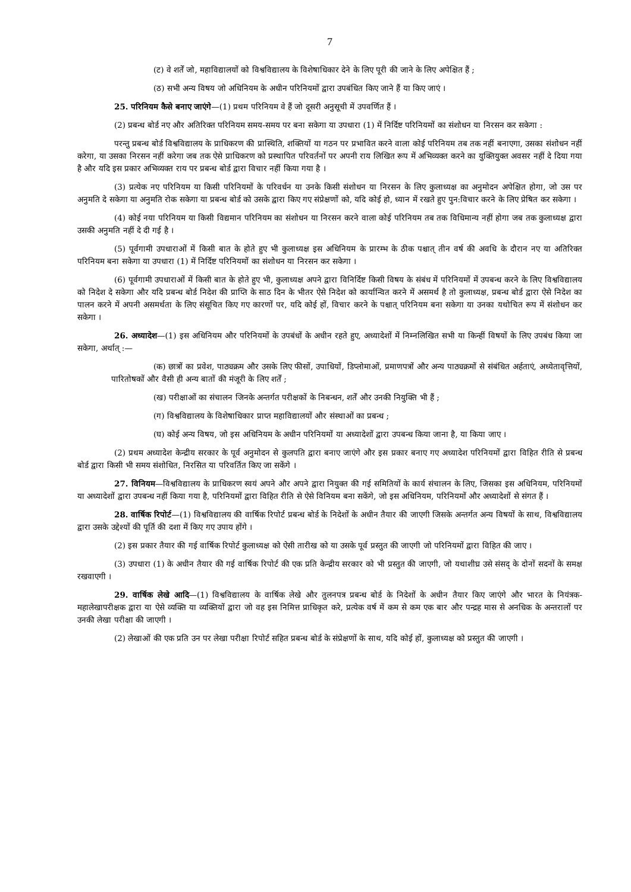7
(ट) वे शर्तें जो, महाविद्यालयों को विश्वविद्यालय के विशेषाधिकार देने के लिए पूरी की जाने के लिए अपेक्षित हैं ;
(ठ) सभी अन्य विषय जो अधिनियम के अधीन परिनियमों द्वारा उपबंधित किए जाने हैं या किए जाएं ।
25. परिनियम कैसे बनाए जाएंगे—(1) प्रथम परिनियम वे हैं जो दूसरी अनुसूची में उपवर्णित हैं ।
(2) प्रबन्ध बोर्ड नए और अतिरिक्त परिनियम समय-समय पर बना सकेगा या उपधारा (1) में निर्दिष्ट परिनियमों का संशोधन या निरसन कर सकेगा :
परन्तु प्रबन्ध बोर्ड विश्वविद्यालय के प्राधिकरण की प्रास्थिति, शक्तियों या गठन पर प्रभावित करने वाला कोई परिनियम तब तक नहीं बनाएगा, उसका संशोधन नहीं करेगा, या उसका निरसन नहीं करेगा जब तक ऐसे प्राधिकरण को प्रस्थापित परिवर्तनों पर अपनी राय लिखित रूप में अभिव्यक्त करने का युक्तियुक्त अवसर नहीं दे दिया गया है और यदि इस प्रकार अभिव्यक्त राय पर प्रबन्ध बोर्ड द्वारा विचार नहीं किया गया है ।
(3) प्रत्येक नए परिनियम या किसी परिनियमों के परिवर्धन या उनके किसी संशोधन या निरसन के लिए कुलाध्यक्ष का अनुमोदन अपेक्षित होगा, जो उस पर अनुमति दे सकेगा या अनुमति रोक सकेगा या प्रबन्ध बोर्ड को उसके द्वारा किए गए संप्रेक्षणों को, यदि कोई हो, ध्यान में रखते हुए पुन:विचार करने के लिए प्रेषित कर सकेगा ।
(4) कोई नया परिनियम या किसी विद्यमान परिनियम का संशोधन या निरसन करने वाला कोई परिनियम तब तक विधिमान्य नहीं होगा जब तक कुलाध्यक्ष द्वारा उसकी अनुमति नहीं दे दी गई है ।
(5) पूर्वगामी उपधाराओं में किसी बात के होते हुए भी कुलाध्यक्ष इस अधिनियम के प्रारम्भ के ठीक पश्चात् तीन वर्ष की अवधि के दौरान नए या अतिरिक्त परिनियम बना सकेगा या उपधारा (1) में निर्दिष्ट परिनियमों का संशोधन या निरसन कर सकेगा ।
(6) पूर्वगामी उपधाराओं में किसी बात के होते हुए भी, कुलाध्यक्ष अपने द्वारा विनिर्दिष्ट किसी विषय के संबंध में परिनियमों में उपबन्ध करने के लिए विश्वविद्यालय को निदेश दे सकेगा और यदि प्रबन्ध बोर्ड निदेश की प्राप्ति के साठ दिन के भीतर ऐसे निदेश को कार्यान्वित करने में असमर्थ है तो कुलाध्यक्ष, प्रबन्ध बोर्ड द्वारा ऐसे निदेश का पालन करने में अपनी असमर्थता के लिए संसूचित किए गए कारणों पर, यदि कोई हों, विचार करने के पश्चात् परिनियम बना सकेगा या उनका यथोचित रूप में संशोधन कर सकेगा ।
26. अध्यादेश—(1) इस अधिनियम और परिनियमों के उपबंधों के अधीन रहते हुए, अध्यादेशों में निम्नलिखित सभी या किन्हीं विषयों के लिए उपबंध किया जा सकेगा, अर्थात् :—
(क) छात्रों का प्रवेश, पाठ्यक्रम और उसके लिए फीसों, उपाधियों, डिप्लोमाओं, प्रमाणपत्रों और अन्य पाठ्यक्रमों से संबंधित अर्हताएं, अध्येतावृत्तियों, पारितोषकों और वैसी ही अन्य बातों की मंजूरी के लिए शर्तें ;
(ख) परीक्षाओं का संचालन जिनके अन्तर्गत परीक्षकों के निबन्धन, शर्तें और उनकी नियुक्ति भी हैं ;
(ग) विश्वविद्यालय के विशेषाधिकार प्राप्त महाविद्यालयों और संस्थाओं का प्रबन्ध ;
(घ) कोई अन्य विषय, जो इस अधिनियम के अधीन परिनियमों या अध्यादेशों द्वारा उपबन्ध किया जाना है, या किया जाए ।
(2) प्रथम अध्यादेश केन्द्रीय सरकार के पूर्व अनुमोदन से कुलपति द्वारा बनाए जाएंगे और इस प्रकार बनाए गए अध्यादेश परिनियमों द्वारा विहित रीति से प्रबन्ध बोर्ड द्वारा किसी भी समय संशोधित, निरसित या परिवर्तित किए जा सकेंगे ।
27. विनियम—विश्वविद्यालय के प्राधिकरण स्वयं अपने और अपने द्वारा नियुक्त की गई समितियों के कार्य संचालन के लिए, जिसका इस अधिनियम, परिनियमों या अध्यादेशों द्वारा उपबन्ध नहीं किया गया है, परिनियमों द्वारा विहित रीति से ऐसे विनियम बना सकेंगे, जो इस अधिनियम, परिनियमों और अध्यादेशों से संगत हैं ।
28. वार्षिक रिपोर्ट—(1) विश्वविद्यालय की वार्षिक रिपोर्ट प्रबन्ध बोर्ड के निदेशों के अधीन तैयार की जाएगी जिसके अन्तर्गत अन्य विषयों के साथ, विश्वविद्यालय द्वारा उसके उद्देश्यों की पूर्ति की दशा में किए गए उपाय होंगे ।
(2) इस प्रकार तैयार की गई वार्षिक रिपोर्ट कुलाध्यक्ष को ऐसी तारीख को या उसके पूर्व प्रस्तुत की जाएगी जो परिनियमों द्वारा विहित की जाए ।
(3) उपधारा (1) के अधीन तैयार की गई वार्षिक रिपोर्ट की एक प्रति केन्द्रीय सरकार को भी प्रस्तुत की जाएगी, जो यथाशीघ्र उसे संसद् के दोनों सदनों के समक्ष रखवाएगी ।
29. वार्षिक लेखे आदि—(1) विश्वविद्यालय के वार्षिक लेखे और तुलनपत्र प्रबन्ध बोर्ड के निदेशों के अधीन तैयार किए जाएंगे और भारत के नियंत्रक-महालेखापरीक्षक द्वारा या ऐसे व्यक्ति या व्यक्तियों द्वारा जो वह इस निमित्त प्राधिकृत करे, प्रत्येक वर्ष में कम से कम एक बार और पन्द्रह मास से अनधिक के अन्तरालों पर उनकी लेखा परीक्षा की जाएगी ।
(2) लेखाओं की एक प्रति उन पर लेखा परीक्षा रिपोर्ट सहित प्रबन्ध बोर्ड के संप्रेक्षणों के साथ, यदि कोई हों, कुलाध्यक्ष को प्रस्तुत की जाएगी ।